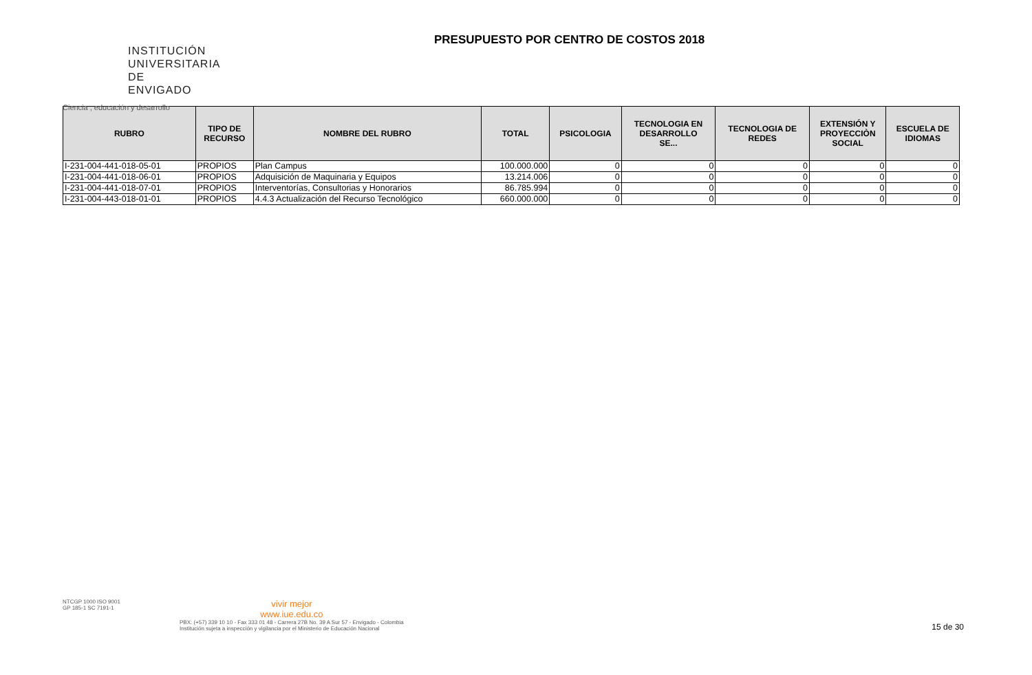INSTITUCIÓN
UNIVERSITARIA
DE ENVIGADO
Ciencia , educación y desarrollo
PRESUPUESTO POR CENTRO DE COSTOS 2018
| RUBRO | TIPO DE RECURSO | NOMBRE DEL RUBRO | TOTAL | PSICOLOGIA | TECNOLOGIA EN DESARROLLO SE... | TECNOLOGIA DE REDES | EXTENSIÓN Y PROYECCIÒN SOCIAL | ESCUELA DE IDIOMAS |
| --- | --- | --- | --- | --- | --- | --- | --- | --- |
| I-231-004-441-018-05-01 | PROPIOS | Plan Campus | 100.000.000 | 0 | 0 | 0 | 0 | 0 |
| I-231-004-441-018-06-01 | PROPIOS | Adquisición de Maquinaria y Equipos | 13.214.006 | 0 | 0 | 0 | 0 | 0 |
| I-231-004-441-018-07-01 | PROPIOS | Interventorías, Consultorias y Honorarios | 86.785.994 | 0 | 0 | 0 | 0 | 0 |
| I-231-004-443-018-01-01 | PROPIOS | 4.4.3 Actualización del Recurso Tecnológico | 660.000.000 | 0 | 0 | 0 | 0 | 0 |
NTCGP 1000 ISO 9001
GP 185-1 SC 7191-1
vivir mejor
www.iue.edu.co
PBX: (+57) 339 10 10 - Fax 333 01 48 - Carrera 27B No. 39 A Sur 57 - Envigado - Colombia
Institución sujeta a inspección y vigilancia por el Ministerio de Educación Nacional
15 de 30